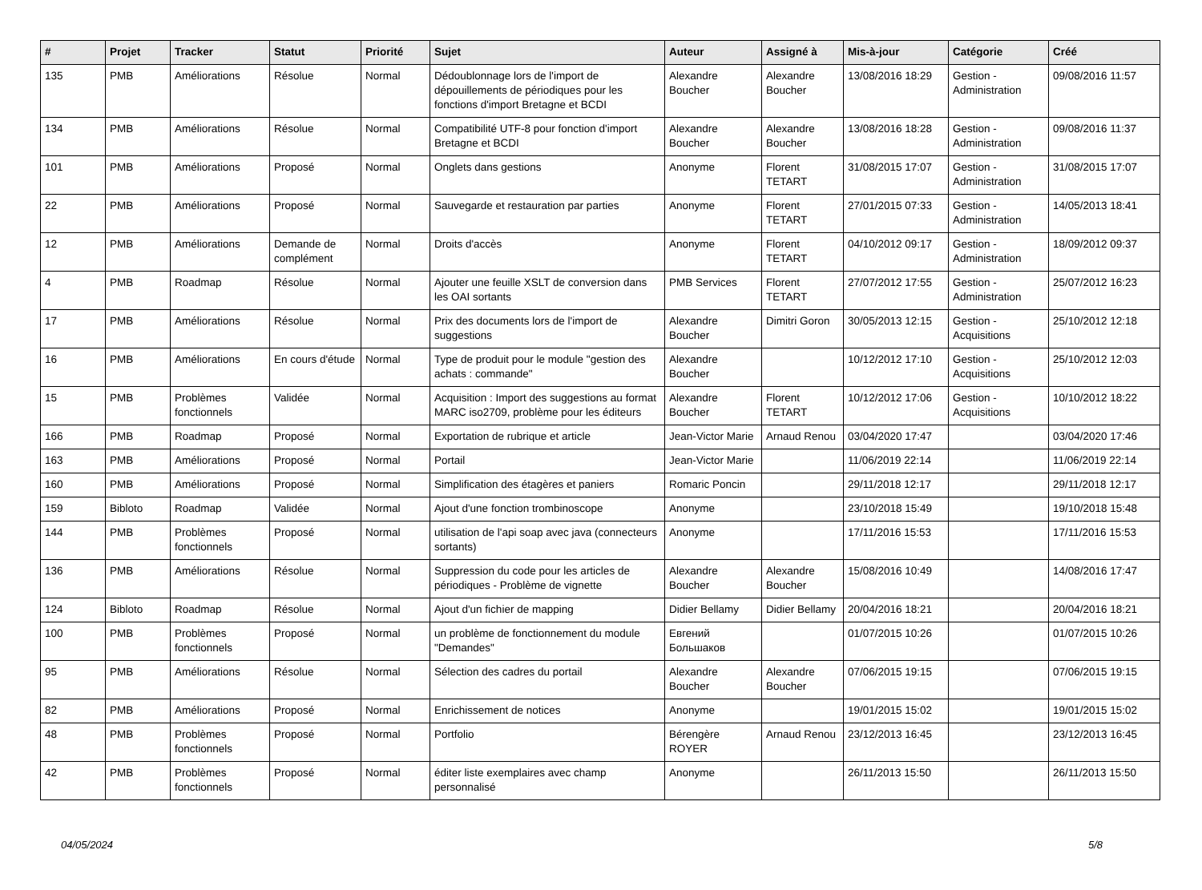| # | Projet | Tracker | Statut | Priorité | Sujet | Auteur | Assigné à | Mis-à-jour | Catégorie | Créé |
| --- | --- | --- | --- | --- | --- | --- | --- | --- | --- | --- |
| 135 | PMB | Améliorations | Résolue | Normal | Dédoublonnage lors de l'import de dépouillements de périodiques pour les fonctions d'import Bretagne et BCDI | Alexandre Boucher | Alexandre Boucher | 13/08/2016 18:29 | Gestion - Administration | 09/08/2016 11:57 |
| 134 | PMB | Améliorations | Résolue | Normal | Compatibilité UTF-8 pour fonction d'import Bretagne et BCDI | Alexandre Boucher | Alexandre Boucher | 13/08/2016 18:28 | Gestion - Administration | 09/08/2016 11:37 |
| 101 | PMB | Améliorations | Proposé | Normal | Onglets dans gestions | Anonyme | Florent TETART | 31/08/2015 17:07 | Gestion - Administration | 31/08/2015 17:07 |
| 22 | PMB | Améliorations | Proposé | Normal | Sauvegarde et restauration par parties | Anonyme | Florent TETART | 27/01/2015 07:33 | Gestion - Administration | 14/05/2013 18:41 |
| 12 | PMB | Améliorations | Demande de complément | Normal | Droits d'accès | Anonyme | Florent TETART | 04/10/2012 09:17 | Gestion - Administration | 18/09/2012 09:37 |
| 4 | PMB | Roadmap | Résolue | Normal | Ajouter une feuille XSLT de conversion dans les OAI sortants | PMB Services | Florent TETART | 27/07/2012 17:55 | Gestion - Administration | 25/07/2012 16:23 |
| 17 | PMB | Améliorations | Résolue | Normal | Prix des documents lors de l'import de suggestions | Alexandre Boucher | Dimitri Goron | 30/05/2013 12:15 | Gestion - Acquisitions | 25/10/2012 12:18 |
| 16 | PMB | Améliorations | En cours d'étude | Normal | Type de produit pour le module "gestion des achats : commande" | Alexandre Boucher | | 10/12/2012 17:10 | Gestion - Acquisitions | 25/10/2012 12:03 |
| 15 | PMB | Problèmes fonctionnels | Validée | Normal | Acquisition : Import des suggestions au format MARC iso2709, problème pour les éditeurs | Alexandre Boucher | Florent TETART | 10/12/2012 17:06 | Gestion - Acquisitions | 10/10/2012 18:22 |
| 166 | PMB | Roadmap | Proposé | Normal | Exportation de rubrique et article | Jean-Victor Marie | Arnaud Renou | 03/04/2020 17:47 | | 03/04/2020 17:46 |
| 163 | PMB | Améliorations | Proposé | Normal | Portail | Jean-Victor Marie | | 11/06/2019 22:14 | | 11/06/2019 22:14 |
| 160 | PMB | Améliorations | Proposé | Normal | Simplification des étagères et paniers | Romaric Poncin | | 29/11/2018 12:17 | | 29/11/2018 12:17 |
| 159 | Bibloto | Roadmap | Validée | Normal | Ajout d'une fonction trombinoscope | Anonyme | | 23/10/2018 15:49 | | 19/10/2018 15:48 |
| 144 | PMB | Problèmes fonctionnels | Proposé | Normal | utilisation de l'api soap avec java (connecteurs sortants) | Anonyme | | 17/11/2016 15:53 | | 17/11/2016 15:53 |
| 136 | PMB | Améliorations | Résolue | Normal | Suppression du code pour les articles de périodiques - Problème de vignette | Alexandre Boucher | Alexandre Boucher | 15/08/2016 10:49 | | 14/08/2016 17:47 |
| 124 | Bibloto | Roadmap | Résolue | Normal | Ajout d'un fichier de mapping | Didier Bellamy | Didier Bellamy | 20/04/2016 18:21 | | 20/04/2016 18:21 |
| 100 | PMB | Problèmes fonctionnels | Proposé | Normal | un problème de fonctionnement du module "Demandes" | Евгений Большаков | | 01/07/2015 10:26 | | 01/07/2015 10:26 |
| 95 | PMB | Améliorations | Résolue | Normal | Sélection des cadres du portail | Alexandre Boucher | Alexandre Boucher | 07/06/2015 19:15 | | 07/06/2015 19:15 |
| 82 | PMB | Améliorations | Proposé | Normal | Enrichissement de notices | Anonyme | | 19/01/2015 15:02 | | 19/01/2015 15:02 |
| 48 | PMB | Problèmes fonctionnels | Proposé | Normal | Portfolio | Bérengère ROYER | Arnaud Renou | 23/12/2013 16:45 | | 23/12/2013 16:45 |
| 42 | PMB | Problèmes fonctionnels | Proposé | Normal | éditer liste exemplaires avec champ personnalisé | Anonyme | | 26/11/2013 15:50 | | 26/11/2013 15:50 |
04/05/2024 5/8